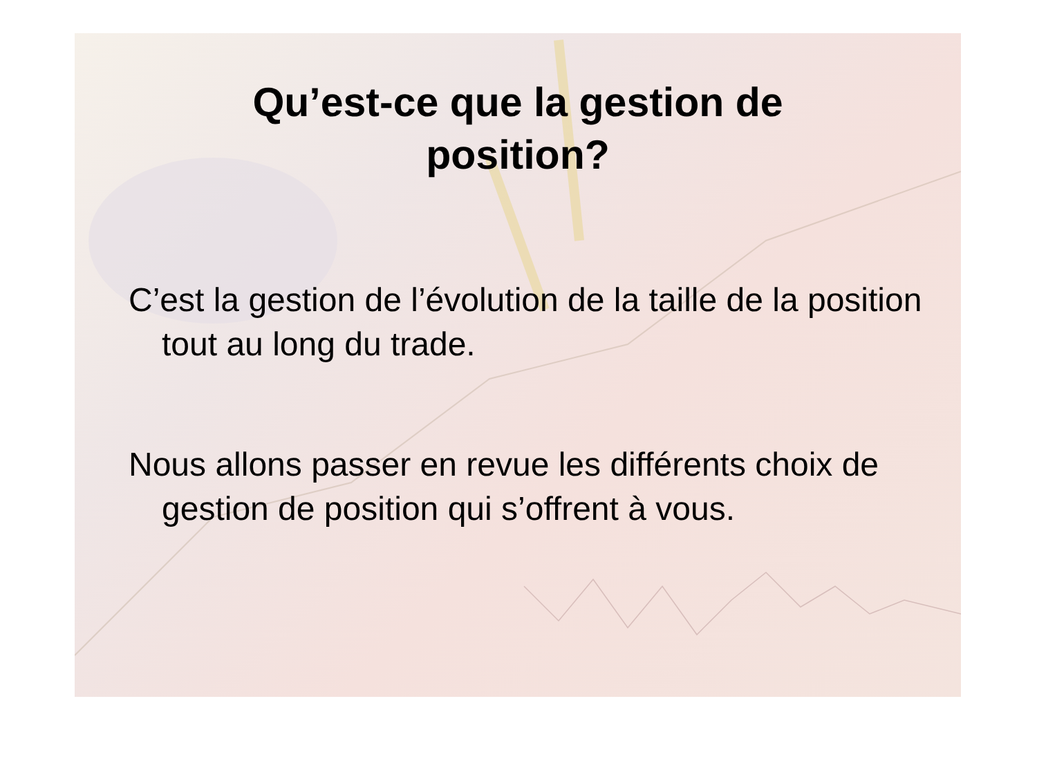Qu’est-ce que la gestion de
position?
C’est la gestion de l’évolution de la taille de la position tout au long du trade.
Nous allons passer en revue les différents choix de gestion de position qui s’offrent à vous.